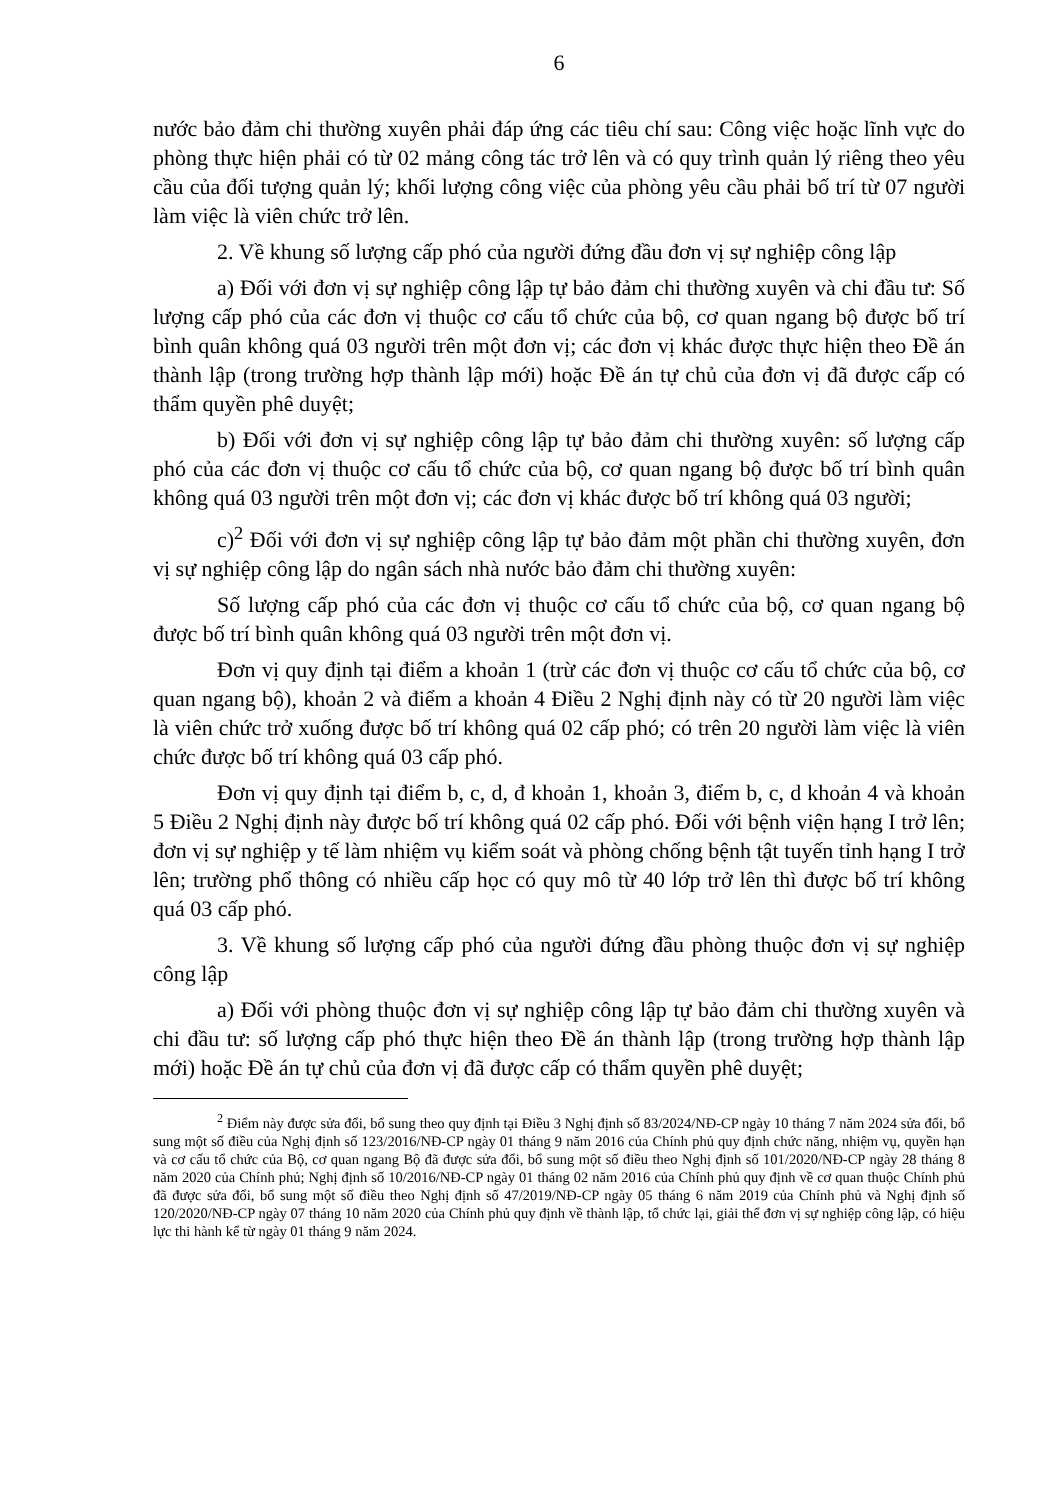6
nước bảo đảm chi thường xuyên phải đáp ứng các tiêu chí sau: Công việc hoặc lĩnh vực do phòng thực hiện phải có từ 02 mảng công tác trở lên và có quy trình quản lý riêng theo yêu cầu của đối tượng quản lý; khối lượng công việc của phòng yêu cầu phải bố trí từ 07 người làm việc là viên chức trở lên.
2. Về khung số lượng cấp phó của người đứng đầu đơn vị sự nghiệp công lập
a) Đối với đơn vị sự nghiệp công lập tự bảo đảm chi thường xuyên và chi đầu tư: Số lượng cấp phó của các đơn vị thuộc cơ cấu tổ chức của bộ, cơ quan ngang bộ được bố trí bình quân không quá 03 người trên một đơn vị; các đơn vị khác được thực hiện theo Đề án thành lập (trong trường hợp thành lập mới) hoặc Đề án tự chủ của đơn vị đã được cấp có thẩm quyền phê duyệt;
b) Đối với đơn vị sự nghiệp công lập tự bảo đảm chi thường xuyên: số lượng cấp phó của các đơn vị thuộc cơ cấu tổ chức của bộ, cơ quan ngang bộ được bố trí bình quân không quá 03 người trên một đơn vị; các đơn vị khác được bố trí không quá 03 người;
c)<sup>2</sup> Đối với đơn vị sự nghiệp công lập tự bảo đảm một phần chi thường xuyên, đơn vị sự nghiệp công lập do ngân sách nhà nước bảo đảm chi thường xuyên:
Số lượng cấp phó của các đơn vị thuộc cơ cấu tổ chức của bộ, cơ quan ngang bộ được bố trí bình quân không quá 03 người trên một đơn vị.
Đơn vị quy định tại điểm a khoản 1 (trừ các đơn vị thuộc cơ cấu tổ chức của bộ, cơ quan ngang bộ), khoản 2 và điểm a khoản 4 Điều 2 Nghị định này có từ 20 người làm việc là viên chức trở xuống được bố trí không quá 02 cấp phó; có trên 20 người làm việc là viên chức được bố trí không quá 03 cấp phó.
Đơn vị quy định tại điểm b, c, d, đ khoản 1, khoản 3, điểm b, c, d khoản 4 và khoản 5 Điều 2 Nghị định này được bố trí không quá 02 cấp phó. Đối với bệnh viện hạng I trở lên; đơn vị sự nghiệp y tế làm nhiệm vụ kiểm soát và phòng chống bệnh tật tuyến tỉnh hạng I trở lên; trường phổ thông có nhiều cấp học có quy mô từ 40 lớp trở lên thì được bố trí không quá 03 cấp phó.
3. Về khung số lượng cấp phó của người đứng đầu phòng thuộc đơn vị sự nghiệp công lập
a) Đối với phòng thuộc đơn vị sự nghiệp công lập tự bảo đảm chi thường xuyên và chi đầu tư: số lượng cấp phó thực hiện theo Đề án thành lập (trong trường hợp thành lập mới) hoặc Đề án tự chủ của đơn vị đã được cấp có thẩm quyền phê duyệt;
<sup>2</sup> Điểm này được sửa đổi, bổ sung theo quy định tại Điều 3 Nghị định số 83/2024/NĐ-CP ngày 10 tháng 7 năm 2024 sửa đổi, bổ sung một số điều của Nghị định số 123/2016/NĐ-CP ngày 01 tháng 9 năm 2016 của Chính phủ quy định chức năng, nhiệm vụ, quyền hạn và cơ cấu tổ chức của Bộ, cơ quan ngang Bộ đã được sửa đổi, bổ sung một số điều theo Nghị định số 101/2020/NĐ-CP ngày 28 tháng 8 năm 2020 của Chính phủ; Nghị định số 10/2016/NĐ-CP ngày 01 tháng 02 năm 2016 của Chính phủ quy định về cơ quan thuộc Chính phủ đã được sửa đổi, bổ sung một số điều theo Nghị định số 47/2019/NĐ-CP ngày 05 tháng 6 năm 2019 của Chính phủ và Nghị định số 120/2020/NĐ-CP ngày 07 tháng 10 năm 2020 của Chính phủ quy định về thành lập, tổ chức lại, giải thể đơn vị sự nghiệp công lập, có hiệu lực thi hành kể từ ngày 01 tháng 9 năm 2024.